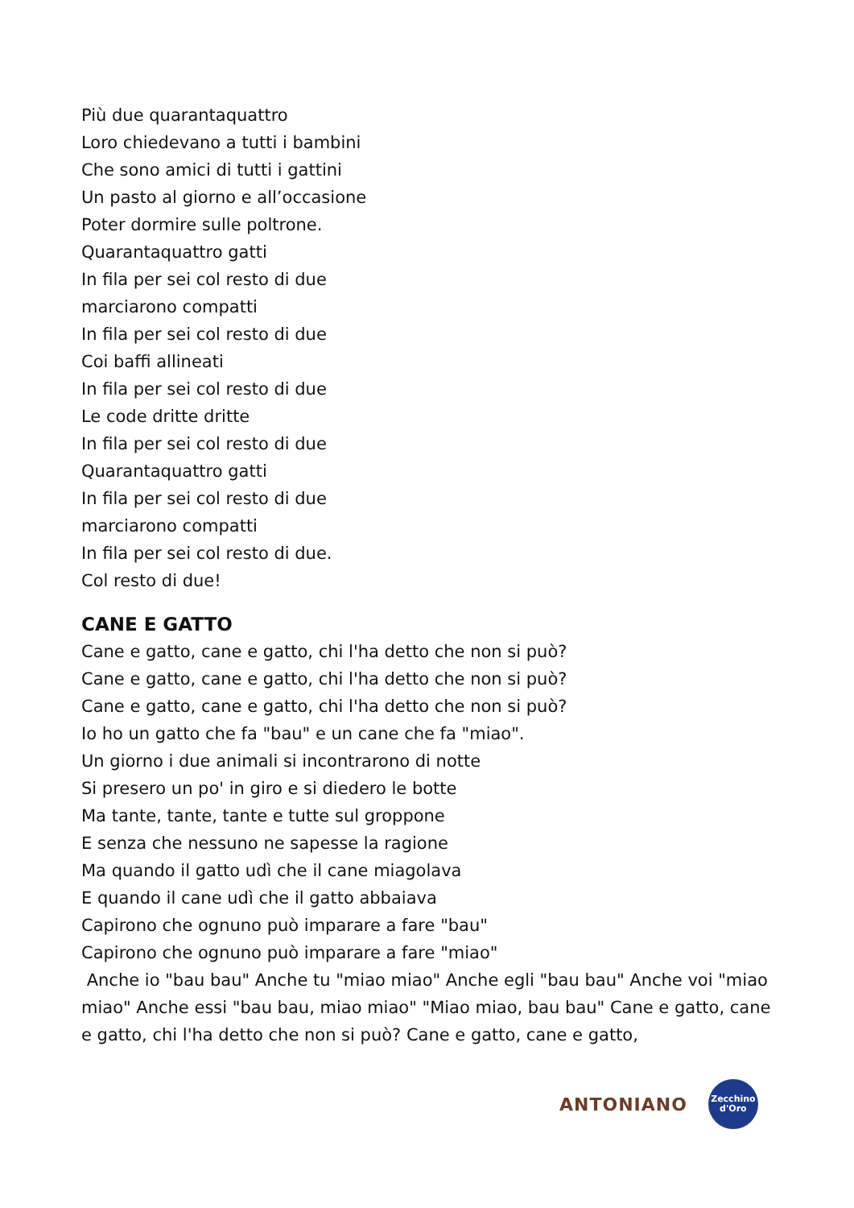Più due quarantaquattro
Loro chiedevano a tutti i bambini
Che sono amici di tutti i gattini
Un pasto al giorno e all’occasione
Poter dormire sulle poltrone.
Quarantaquattro gatti
In fila per sei col resto di due
marciarono compatti
In fila per sei col resto di due
Coi baffi allineati
In fila per sei col resto di due
Le code dritte dritte
In fila per sei col resto di due
Quarantaquattro gatti
In fila per sei col resto di due
marciarono compatti
In fila per sei col resto di due.
Col resto di due!
CANE E GATTO
Cane e gatto, cane e gatto, chi l'ha detto che non si può?
Cane e gatto, cane e gatto, chi l'ha detto che non si può?
Cane e gatto, cane e gatto, chi l'ha detto che non si può?
Io ho un gatto che fa "bau" e un cane che fa "miao".
Un giorno i due animali si incontrarono di notte
Si presero un po' in giro e si diedero le botte
Ma tante, tante, tante e tutte sul groppone
E senza che nessuno ne sapesse la ragione
Ma quando il gatto udì che il cane miagolava
E quando il cane udì che il gatto abbaiava
Capirono che ognuno può imparare a fare "bau"
Capirono che ognuno può imparare a fare "miao"
Anche io "bau bau" Anche tu "miao miao" Anche egli "bau bau" Anche voi "miao miao" Anche essi "bau bau, miao miao" "Miao miao, bau bau" Cane e gatto, cane e gatto, chi l'ha detto che non si può? Cane e gatto, cane e gatto,
ANTONIANO
Zecchino
d'Oro